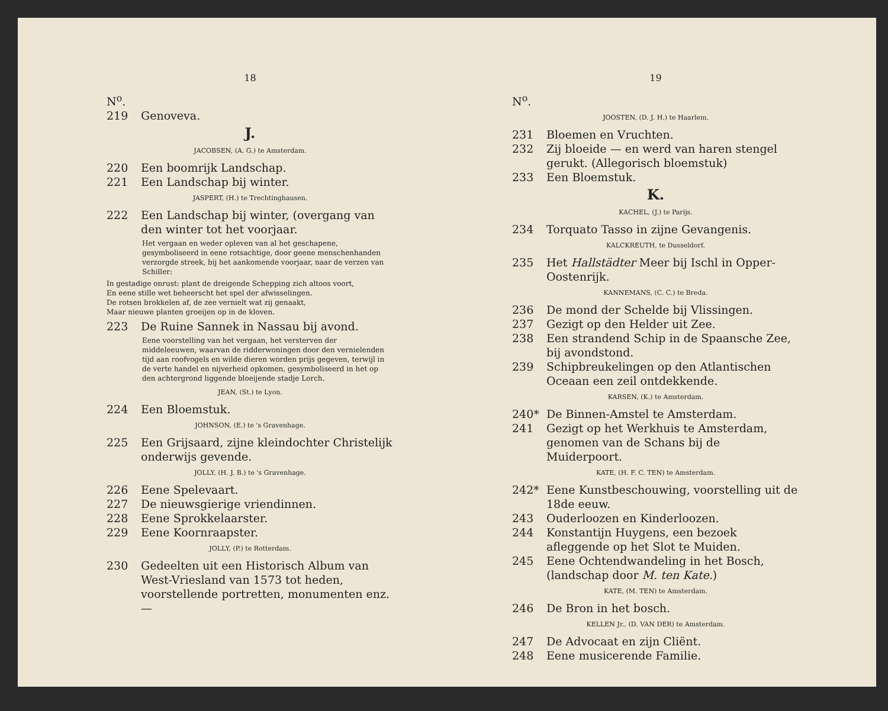18
N<sup>o</sup>.
219 Genoveva.
J.
JACOBSEN, (A. G.) te Amsterdam.
220 Een boomrijk Landschap.
221 Een Landschap bij winter.
JASPERT, (H.) te Trechtinghausen.
222 Een Landschap bij winter, (overgang van den winter tot het voorjaar.
Het vergaan en weder opleven van al het geschapene, gesymboliseerd in eene rotsachtige, door geene menschenhanden verzorgde streek, bij het aankomende voorjaar, naar de verzen van Schiller:
In gestadige onrust: plant de dreigende Schepping zich altoos voort,
En eene stille wet beheerscht het spel der afwisselingen.
De rotsen brokkelen af, de zee vernielt wat zij genaakt,
Maar nieuwe planten groeijen op in de kloven.
223 De Ruine Sannek in Nassau bij avond.
Eene voorstelling van het vergaan, het versterven der middeleeuwen, waarvan de ridderwoningen door den vernielenden tijd aan roofvogels en wilde dieren worden prijs gegeven, terwijl in de verte handel en nijverheid opkomen, gesymboliseerd in het op den achtergrond liggende bloeijende stadje Lorch.
JEAN, (St.) te Lyon.
224 Een Bloemstuk.
JOHNSON, (E.) te 's Gravenhage.
225 Een Grijsaard, zijne kleindochter Christelijk onderwijs gevende.
JOLLY, (H. J. B.) te 's Gravenhage.
226 Eene Spelevaart.
227 De nieuwsgierige vriendinnen.
228 Eene Sprokkelaarster.
229 Eene Koornraapster.
JOLLY, (P.) te Rotterdam.
230 Gedeelten uit een Historisch Album van West-Vriesland van 1573 tot heden, voorstellende portretten, monumenten enz. —
19
N<sup>o</sup>.
JOOSTEN, (D. J. H.) te Haarlem.
231 Bloemen en Vruchten.
232 Zij bloeide — en werd van haren stengel gerukt. (Allegorisch bloemstuk)
233 Een Bloemstuk.
K.
KACHEL, (J.) te Parijs.
234 Torquato Tasso in zijne Gevangenis.
KALCKREUTH, te Dusseldorf.
235 Het Hallstädter Meer bij Ischl in Opper-Oostenrijk.
KANNEMANS, (C. C.) te Breda.
236 De mond der Schelde bij Vlissingen.
237 Gezigt op den Helder uit Zee.
238 Een strandend Schip in de Spaansche Zee, bij avondstond.
239 Schipbreukelingen op den Atlantischen Oceaan een zeil ontdekkende.
KARSEN, (K.) te Amsterdam.
240* De Binnen-Amstel te Amsterdam.
241 Gezigt op het Werkhuis te Amsterdam, genomen van de Schans bij de Muiderpoort.
KATE, (H. F. C. TEN) te Amsterdam.
242* Eene Kunstbeschouwing, voorstelling uit de 18de eeuw.
243 Ouderloozen en Kinderloozen.
244 Konstantijn Huygens, een bezoek afleggende op het Slot te Muiden.
245 Eene Ochtendwandeling in het Bosch, (landschap door M. ten Kate.)
KATE, (M. TEN) te Amsterdam.
246 De Bron in het bosch.
KELLEN Jr., (D. VAN DER) te Amsterdam.
247 De Advocaat en zijn Cliënt.
248 Eene musicerende Familie.